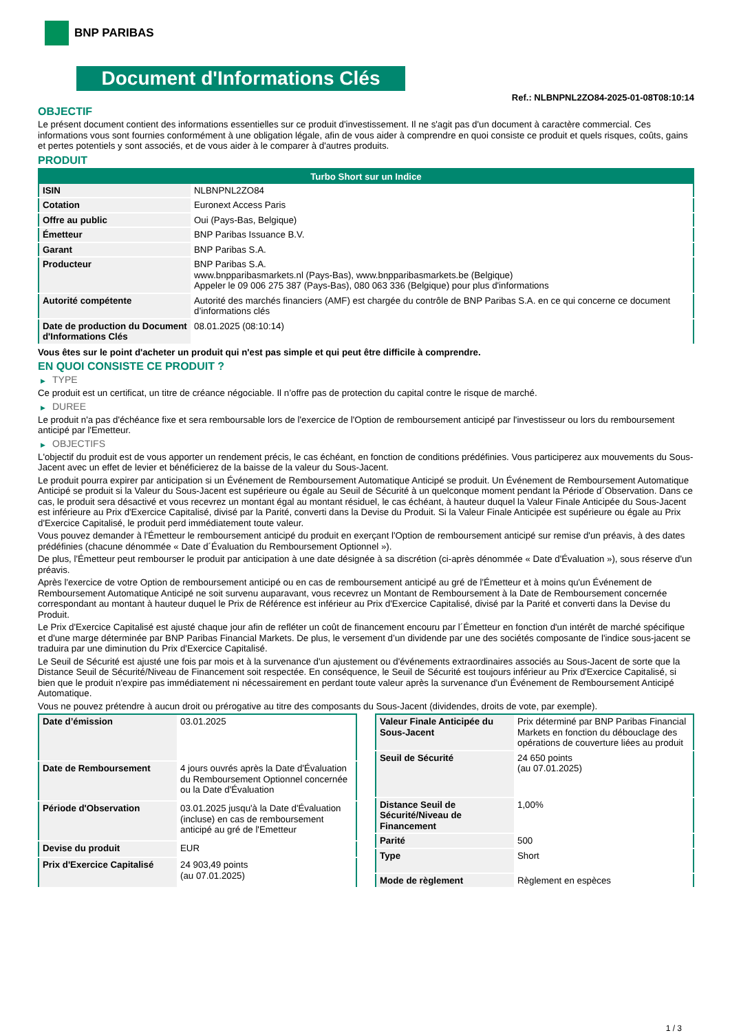BNP PARIBAS
Document d'Informations Clés
Ref.: NLBNPNL2ZO84-2025-01-08T08:10:14
OBJECTIF
Le présent document contient des informations essentielles sur ce produit d'investissement. Il ne s'agit pas d'un document à caractère commercial. Ces informations vous sont fournies conformément à une obligation légale, afin de vous aider à comprendre en quoi consiste ce produit et quels risques, coûts, gains et pertes potentiels y sont associés, et de vous aider à le comparer à d'autres produits.
PRODUIT
| Turbo Short sur un Indice | |
| --- | --- |
| ISIN | NLBNPNL2ZO84 |
| Cotation | Euronext Access Paris |
| Offre au public | Oui (Pays-Bas, Belgique) |
| Émetteur | BNP Paribas Issuance B.V. |
| Garant | BNP Paribas S.A. |
| Producteur | BNP Paribas S.A. www.bnpparibasmarkets.nl (Pays-Bas), www.bnpparibasmarkets.be (Belgique) Appeler le 09 006 275 387 (Pays-Bas), 080 063 336 (Belgique) pour plus d'informations |
| Autorité compétente | Autorité des marchés financiers (AMF) est chargée du contrôle de BNP Paribas S.A. en ce qui concerne ce document d’informations clés |
| Date de production du Document d'Informations Clés | 08.01.2025 (08:10:14) |
Vous êtes sur le point d'acheter un produit qui n'est pas simple et qui peut être difficile à comprendre.
EN QUOI CONSISTE CE PRODUIT ?
▶ TYPE
Ce produit est un certificat, un titre de créance négociable. Il n’offre pas de protection du capital contre le risque de marché.
▶ DUREE
Le produit n'a pas d'échéance fixe et sera remboursable lors de l'exercice de l'Option de remboursement anticipé par l'investisseur ou lors du remboursement anticipé par l'Emetteur.
▶ OBJECTIFS
L'objectif du produit est de vous apporter un rendement précis, le cas échéant, en fonction de conditions prédéfinies. Vous participerez aux mouvements du Sous-Jacent avec un effet de levier et bénéficierez de la baisse de la valeur du Sous-Jacent.
Le produit pourra expirer par anticipation si un Événement de Remboursement Automatique Anticipé se produit. Un Événement de Remboursement Automatique Anticipé se produit si la Valeur du Sous-Jacent est supérieure ou égale au Seuil de Sécurité à un quelconque moment pendant la Période d´Observation. Dans ce cas, le produit sera désactivé et vous recevrez un montant égal au montant résiduel, le cas échéant, à hauteur duquel la Valeur Finale Anticipée du Sous-Jacent est inférieure au Prix d'Exercice Capitalisé, divisé par la Parité, converti dans la Devise du Produit. Si la Valeur Finale Anticipée est supérieure ou égale au Prix d'Exercice Capitalisé, le produit perd immédiatement toute valeur.
Vous pouvez demander à l'Émetteur le remboursement anticipé du produit en exerçant l'Option de remboursement anticipé sur remise d'un préavis, à des dates prédéfinies (chacune dénommée « Date d´Évaluation du Remboursement Optionnel »).
De plus, l'Émetteur peut rembourser le produit par anticipation à une date désignée à sa discrétion (ci-après dénommée « Date d'Évaluation »), sous réserve d'un préavis.
Après l'exercice de votre Option de remboursement anticipé ou en cas de remboursement anticipé au gré de l'Émetteur et à moins qu'un Événement de Remboursement Automatique Anticipé ne soit survenu auparavant, vous recevrez un Montant de Remboursement à la Date de Remboursement concernée correspondant au montant à hauteur duquel le Prix de Référence est inférieur au Prix d'Exercice Capitalisé, divisé par la Parité et converti dans la Devise du Produit.
Le Prix d'Exercice Capitalisé est ajusté chaque jour afin de refléter un coût de financement encouru par l´Émetteur en fonction d'un intérêt de marché spécifique et d'une marge déterminée par BNP Paribas Financial Markets. De plus, le versement d’un dividende par une des sociétés composante de l'indice sous-jacent se traduira par une diminution du Prix d'Exercice Capitalisé.
Le Seuil de Sécurité est ajusté une fois par mois et à la survenance d'un ajustement ou d'événements extraordinaires associés au Sous-Jacent de sorte que la Distance Seuil de Sécurité/Niveau de Financement soit respectée. En conséquence, le Seuil de Sécurité est toujours inférieur au Prix d'Exercice Capitalisé, si bien que le produit n'expire pas immédiatement ni nécessairement en perdant toute valeur après la survenance d'un Événement de Remboursement Anticipé Automatique.
Vous ne pouvez prétendre à aucun droit ou prérogative au titre des composants du Sous-Jacent (dividendes, droits de vote, par exemple).
| Date d’émission | 03.01.2025 |
| Date de Remboursement | 4 jours ouvrés après la Date d'Évaluation du Remboursement Optionnel concernée ou la Date d'Évaluation |
| Période d'Observation | 03.01.2025 jusqu'à la Date d'Évaluation (incluse) en cas de remboursement anticipé au gré de l'Emetteur |
| Devise du produit | EUR |
| Prix d'Exercice Capitalisé | 24 903,49 points (au 07.01.2025) |
| Valeur Finale Anticipée du Sous-Jacent | Prix déterminé par BNP Paribas Financial Markets en fonction du débouclage des opérations de couverture liées au produit |
| Seuil de Sécurité | 24 650 points (au 07.01.2025) |
| Distance Seuil de Sécurité/Niveau de Financement | 1,00% |
| Parité | 500 |
| Type | Short |
| Mode de règlement | Règlement en espèces |
1 / 3